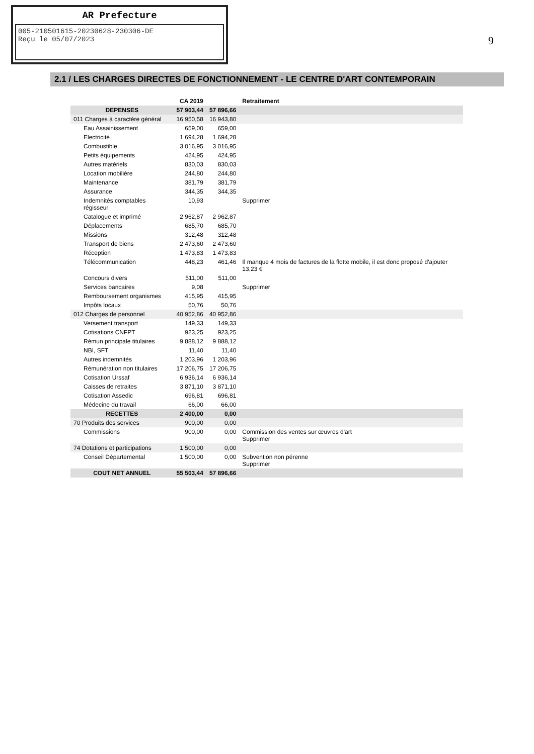AR Prefecture
005-210501615-20230628-230306-DE
Reçu le 05/07/2023
9
2.1 / LES CHARGES DIRECTES DE FONCTIONNEMENT - LE CENTRE D'ART CONTEMPORAIN
| | CA 2019 | | Retraitement |
| --- | --- | --- | --- |
| DEPENSES | 57 903,44 | 57 896,66 | |
| 011 Charges à caractère général | 16 950,58 | 16 943,80 | |
| Eau Assainissement | 659,00 | 659,00 | |
| Electricité | 1 694,28 | 1 694,28 | |
| Combustible | 3 016,95 | 3 016,95 | |
| Petits équipements | 424,95 | 424,95 | |
| Autres matériels | 830,03 | 830,03 | |
| Location mobilière | 244,80 | 244,80 | |
| Maintenance | 381,79 | 381,79 | |
| Assurance | 344,35 | 344,35 | |
| Indemnités comptables régisseur | 10,93 | | Supprimer |
| Catalogue et imprimé | 2 962,87 | 2 962,87 | |
| Déplacements | 685,70 | 685,70 | |
| Missions | 312,48 | 312,48 | |
| Transport de biens | 2 473,60 | 2 473,60 | |
| Réception | 1 473,83 | 1 473,83 | |
| Télécommunication | 448,23 | 461,46 | Il manque 4 mois de factures de la flotte mobile, il est donc proposé d'ajouter 13,23 € |
| Concours divers | 511,00 | 511,00 | |
| Services bancaires | 9,08 | | Supprimer |
| Remboursement organismes | 415,95 | 415,95 | |
| Impôts locaux | 50,76 | 50,76 | |
| 012 Charges de personnel | 40 952,86 | 40 952,86 | |
| Versement transport | 149,33 | 149,33 | |
| Cotisations CNFPT | 923,25 | 923,25 | |
| Rémun principale titulaires | 9 888,12 | 9 888,12 | |
| NBI, SFT | 11,40 | 11,40 | |
| Autres indemnités | 1 203,96 | 1 203,96 | |
| Rémunération non titulaires | 17 206,75 | 17 206,75 | |
| Cotisation Urssaf | 6 936,14 | 6 936,14 | |
| Caisses de retraites | 3 871,10 | 3 871,10 | |
| Cotisation Assedic | 696,81 | 696,81 | |
| Médecine du travail | 66,00 | 66,00 | |
| RECETTES | 2 400,00 | 0,00 | |
| 70 Produits des services | 900,00 | 0,00 | |
| Commissions | 900,00 | 0,00 | Commission des ventes sur œuvres d'art Supprimer |
| 74 Dotations et participations | 1 500,00 | 0,00 | |
| Conseil Départemental | 1 500,00 | 0,00 | Subvention non pérenne Supprimer |
| COUT NET ANNUEL | 55 503,44 | 57 896,66 | |